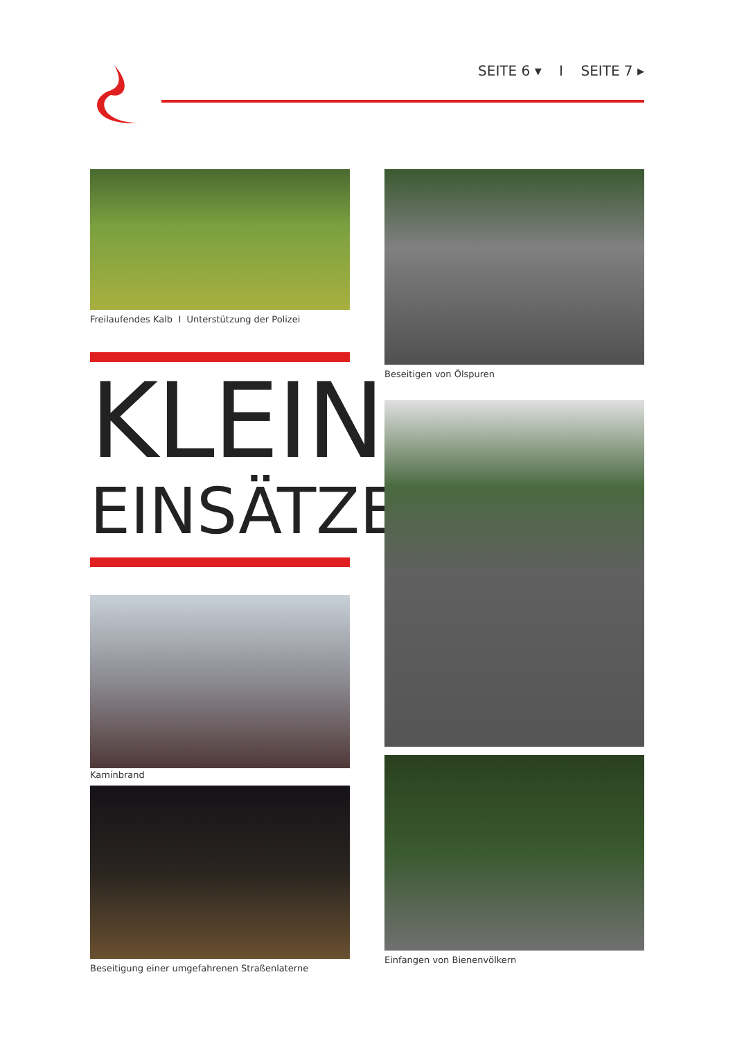SEITE 6 ▾ I SEITE 7 ▸
Freilaufendes Kalb I Unterstützung der Polizei
KLEIN
EINSÄTZE
Kaminbrand
Beseitigung einer umgefahrenen Straßenlaterne
Beseitigen von Ölspuren
Einfangen von Bienenvölkern